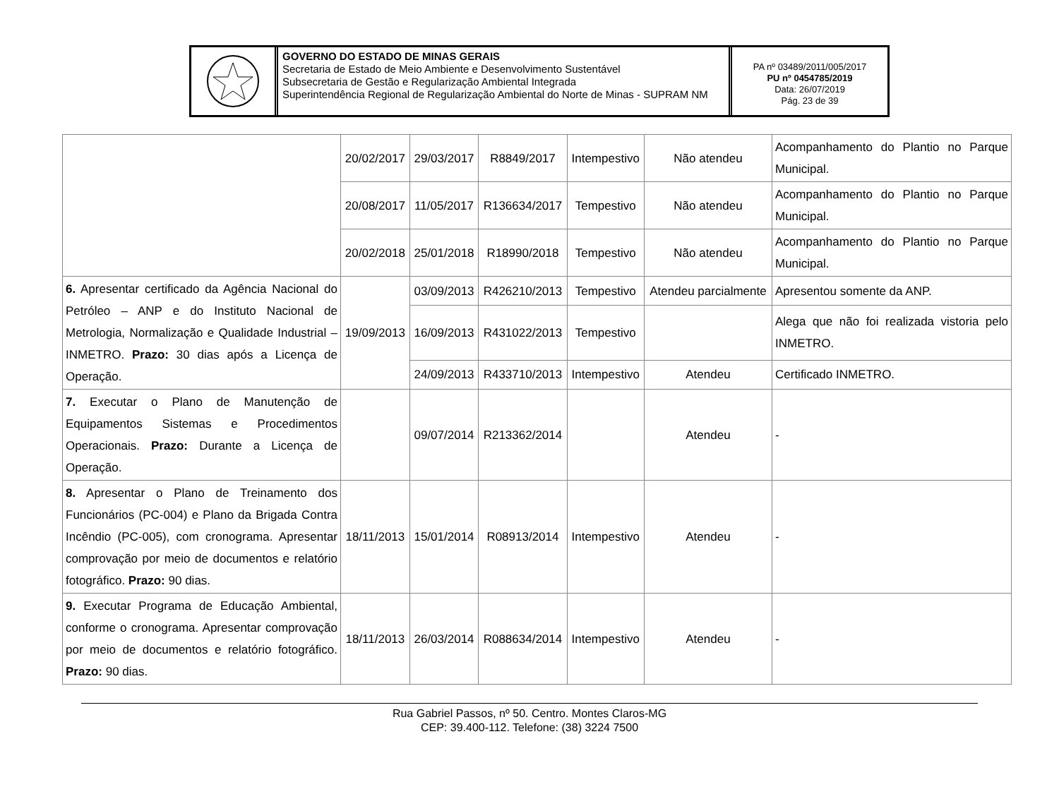GOVERNO DO ESTADO DE MINAS GERAIS
Secretaria de Estado de Meio Ambiente e Desenvolvimento Sustentável
Subsecretaria de Gestão e Regularização Ambiental Integrada
Superintendência Regional de Regularização Ambiental do Norte de Minas - SUPRAM NM
PA nº 03489/2011/005/2017
PU nº 0454785/2019
Data: 26/07/2019
Pág. 23 de 39
| | 20/02/2017 | 29/03/2017 | R8849/2017 | Intempestivo | Não atendeu | Acompanhamento do Plantio no Parque Municipal. |
| | 20/08/2017 | 11/05/2017 | R136634/2017 | Tempestivo | Não atendeu | Acompanhamento do Plantio no Parque Municipal. |
| | 20/02/2018 | 25/01/2018 | R18990/2018 | Tempestivo | Não atendeu | Acompanhamento do Plantio no Parque Municipal. |
| 6. Apresentar certificado da Agência Nacional do Petróleo – ANP e do Instituto Nacional de Metrologia, Normalização e Qualidade Industrial – INMETRO. Prazo: 30 dias após a Licença de Operação. | 19/09/2013 | 03/09/2013 | R426210/2013 | Tempestivo | Atendeu parcialmente | Apresentou somente da ANP. |
| | | 16/09/2013 | R431022/2013 | Tempestivo | | Alega que não foi realizada vistoria pelo INMETRO. |
| | | 24/09/2013 | R433710/2013 | Intempestivo | Atendeu | Certificado INMETRO. |
| 7. Executar o Plano de Manutenção de Equipamentos Sistemas e Procedimentos Operacionais. Prazo: Durante a Licença de Operação. | | 09/07/2014 | R213362/2014 | | Atendeu | - |
| 8. Apresentar o Plano de Treinamento dos Funcionários (PC-004) e Plano da Brigada Contra Incêndio (PC-005), com cronograma. Apresentar comprovação por meio de documentos e relatório fotográfico. Prazo: 90 dias. | 18/11/2013 | 15/01/2014 | R08913/2014 | Intempestivo | Atendeu | - |
| 9. Executar Programa de Educação Ambiental, conforme o cronograma. Apresentar comprovação por meio de documentos e relatório fotográfico. Prazo: 90 dias. | 18/11/2013 | 26/03/2014 | R088634/2014 | Intempestivo | Atendeu | - |
Rua Gabriel Passos, nº 50. Centro. Montes Claros-MG
CEP: 39.400-112. Telefone: (38) 3224 7500